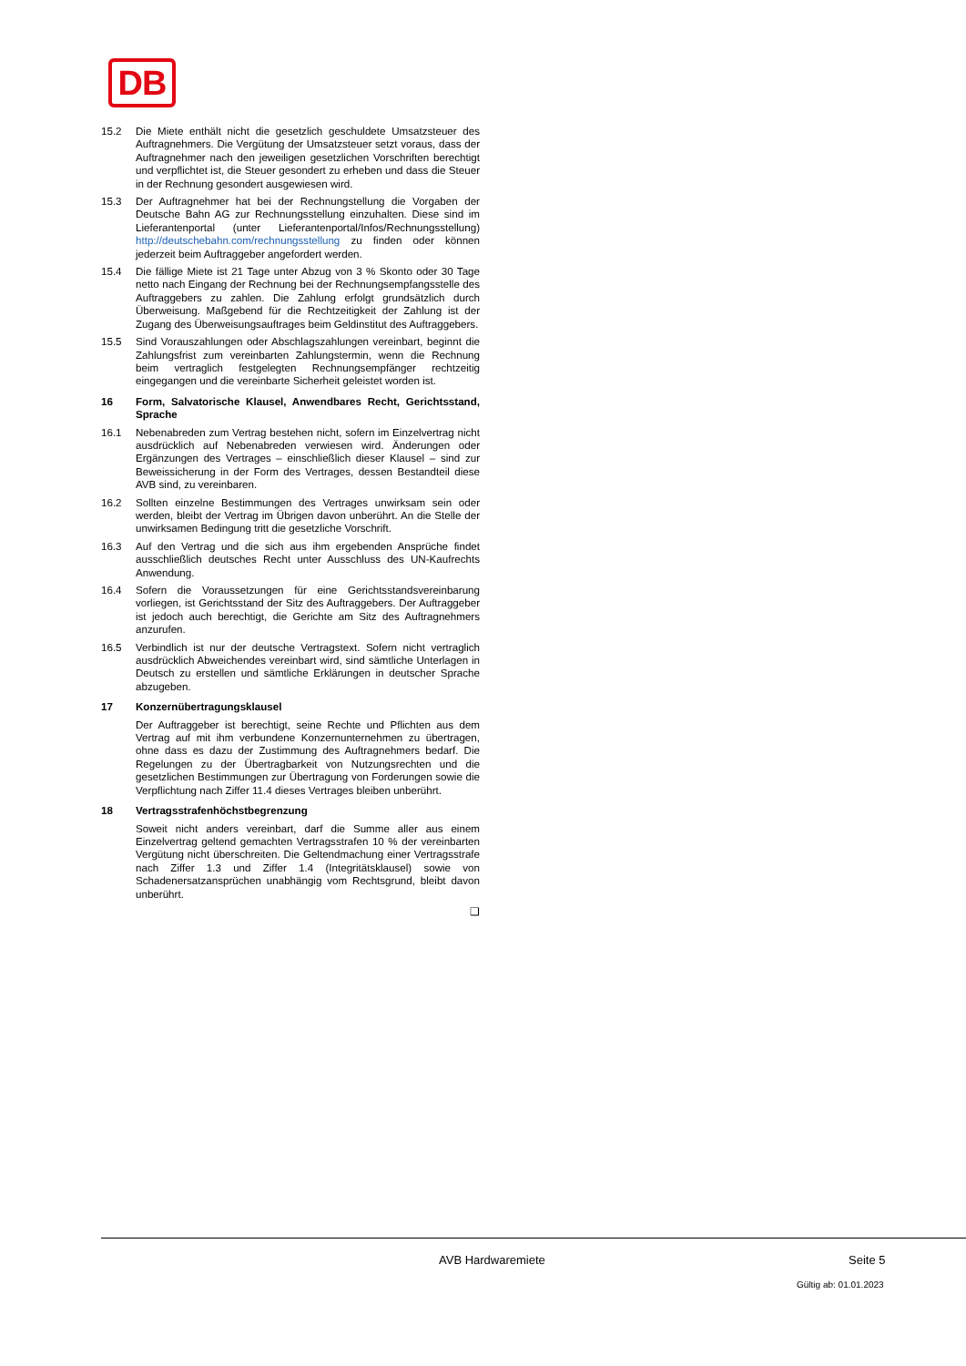DB
15.2 Die Miete enthält nicht die gesetzlich geschuldete Umsatzsteuer des Auftragnehmers. Die Vergütung der Umsatzsteuer setzt voraus, dass der Auftragnehmer nach den jeweiligen gesetzlichen Vorschriften berechtigt und verpflichtet ist, die Steuer gesondert zu erheben und dass die Steuer in der Rechnung gesondert ausgewiesen wird.
15.3 Der Auftragnehmer hat bei der Rechnungstellung die Vorgaben der Deutsche Bahn AG zur Rechnungsstellung einzuhalten. Diese sind im Lieferantenportal (unter Lieferantenportal/Infos/Rechnungsstellung) http://deutschebahn.com/rechnungsstellung zu finden oder können jederzeit beim Auftraggeber angefordert werden.
15.4 Die fällige Miete ist 21 Tage unter Abzug von 3 % Skonto oder 30 Tage netto nach Eingang der Rechnung bei der Rechnungsempfangsstelle des Auftraggebers zu zahlen. Die Zahlung erfolgt grundsätzlich durch Überweisung. Maßgebend für die Rechtzeitigkeit der Zahlung ist der Zugang des Überweisungsauftrages beim Geldinstitut des Auftraggebers.
15.5 Sind Vorauszahlungen oder Abschlagszahlungen vereinbart, beginnt die Zahlungsfrist zum vereinbarten Zahlungstermin, wenn die Rechnung beim vertraglich festgelegten Rechnungsempfänger rechtzeitig eingegangen und die vereinbarte Sicherheit geleistet worden ist.
16 Form, Salvatorische Klausel, Anwendbares Recht, Gerichtsstand, Sprache
16.1 Nebenabreden zum Vertrag bestehen nicht, sofern im Einzelvertrag nicht ausdrücklich auf Nebenabreden verwiesen wird. Änderungen oder Ergänzungen des Vertrages – einschließlich dieser Klausel – sind zur Beweissicherung in der Form des Vertrages, dessen Bestandteil diese AVB sind, zu vereinbaren.
16.2 Sollten einzelne Bestimmungen des Vertrages unwirksam sein oder werden, bleibt der Vertrag im Übrigen davon unberührt. An die Stelle der unwirksamen Bedingung tritt die gesetzliche Vorschrift.
16.3 Auf den Vertrag und die sich aus ihm ergebenden Ansprüche findet ausschließlich deutsches Recht unter Ausschluss des UN-Kaufrechts Anwendung.
16.4 Sofern die Voraussetzungen für eine Gerichtsstandsvereinbarung vorliegen, ist Gerichtsstand der Sitz des Auftraggebers. Der Auftraggeber ist jedoch auch berechtigt, die Gerichte am Sitz des Auftragnehmers anzurufen.
16.5 Verbindlich ist nur der deutsche Vertragstext. Sofern nicht vertraglich ausdrücklich Abweichendes vereinbart wird, sind sämtliche Unterlagen in Deutsch zu erstellen und sämtliche Erklärungen in deutscher Sprache abzugeben.
17 Konzernübertragungsklausel
Der Auftraggeber ist berechtigt, seine Rechte und Pflichten aus dem Vertrag auf mit ihm verbundene Konzernunternehmen zu übertragen, ohne dass es dazu der Zustimmung des Auftragnehmers bedarf. Die Regelungen zu der Übertragbarkeit von Nutzungsrechten und die gesetzlichen Bestimmungen zur Übertragung von Forderungen sowie die Verpflichtung nach Ziffer 11.4 dieses Vertrages bleiben unberührt.
18 Vertragsstrafenhöchstbegrenzung
Soweit nicht anders vereinbart, darf die Summe aller aus einem Einzelvertrag geltend gemachten Vertragsstrafen 10 % der vereinbarten Vergütung nicht überschreiten. Die Geltendmachung einer Vertragsstrafe nach Ziffer 1.3 und Ziffer 1.4 (Integritätsklausel) sowie von Schadenersatzansprüchen unabhängig vom Rechtsgrund, bleibt davon unberührt.
❑
AVB Hardwaremiete Seite 5
Gültig ab: 01.01.2023